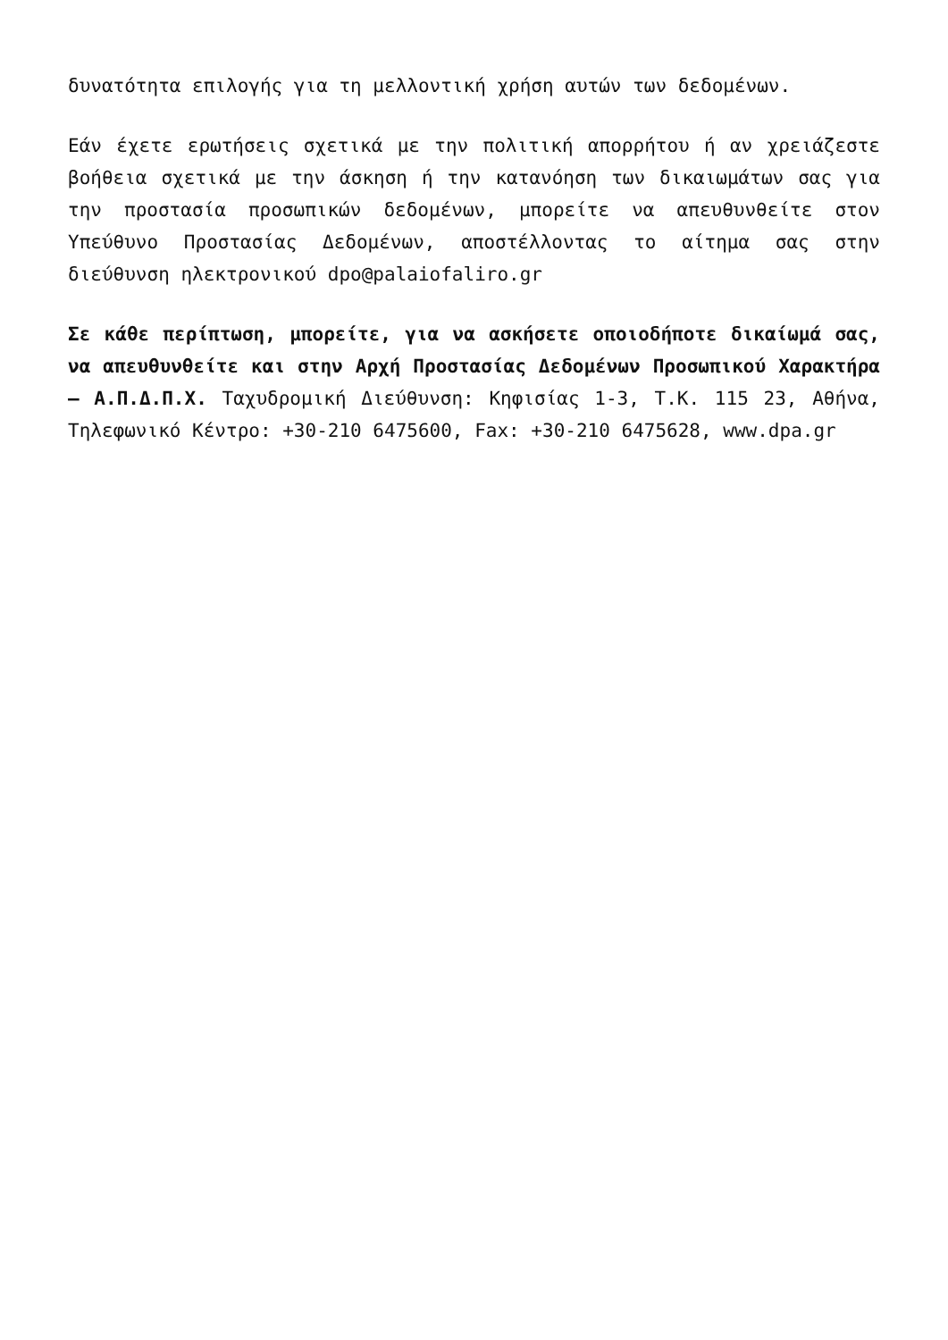δυνατότητα επιλογής για τη μελλοντική χρήση αυτών των δεδομένων.
Εάν έχετε ερωτήσεις σχετικά με την πολιτική απορρήτου ή αν χρειάζεστε βοήθεια σχετικά με την άσκηση ή την κατανόηση των δικαιωμάτων σας για την προστασία προσωπικών δεδομένων, μπορείτε να απευθυνθείτε στον Υπεύθυνο Προστασίας Δεδομένων, αποστέλλοντας το αίτημα σας στην διεύθυνση ηλεκτρονικού dpo@palaiofaliro.gr
Σε κάθε περίπτωση, μπορείτε, για να ασκήσετε οποιοδήποτε δικαίωμά σας, να απευθυνθείτε και στην Αρχή Προστασίας Δεδομένων Προσωπικού Χαρακτήρα – Α.Π.Δ.Π.Χ. Ταχυδρομική Διεύθυνση: Κηφισίας 1-3, Τ.Κ. 115 23, Αθήνα, Τηλεφωνικό Κέντρο: +30-210 6475600, Fax: +30-210 6475628, www.dpa.gr